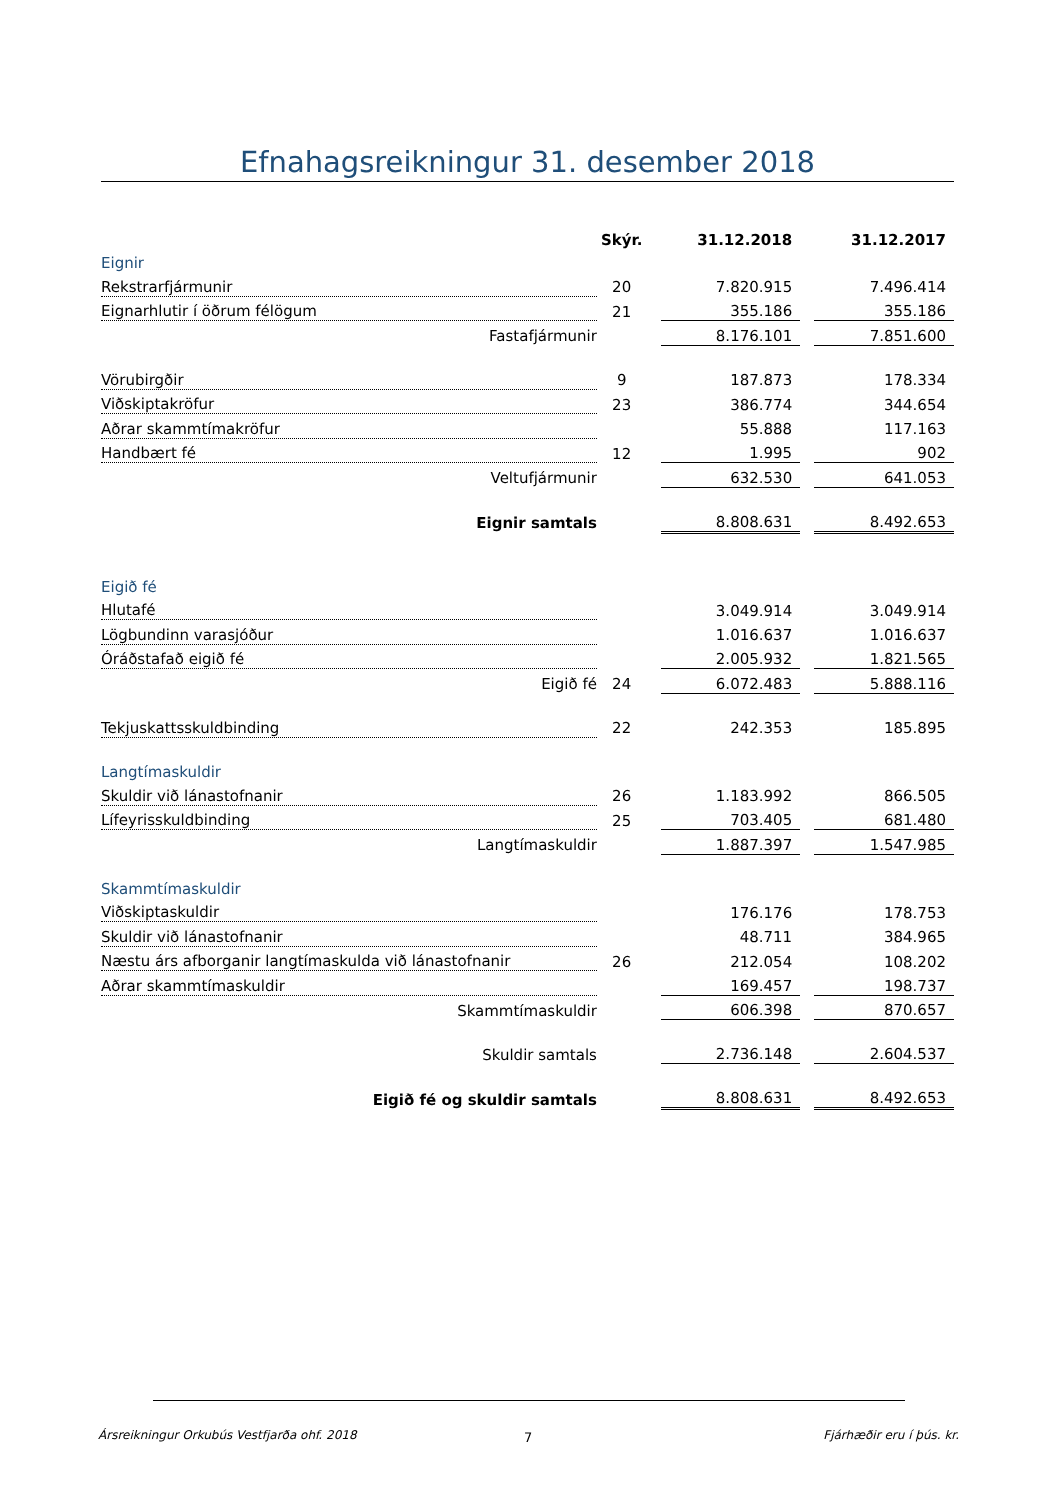Efnahagsreikningur 31. desember 2018
| | Skýr. | | 31.12.2018 | | 31.12.2017 |
| --- | --- | --- | --- | --- | --- |
| Eignir | | | | | |
| Rekstrarfjármunir | 20 | | 7.820.915 | | 7.496.414 |
| Eignarhlutir í öðrum félögum | 21 | | 355.186 | | 355.186 |
| Fastafjármunir | | | 8.176.101 | | 7.851.600 |
| Vörubirgðir | 9 | | 187.873 | | 178.334 |
| Viðskiptakröfur | 23 | | 386.774 | | 344.654 |
| Aðrar skammtímakröfur | | | 55.888 | | 117.163 |
| Handbært fé | 12 | | 1.995 | | 902 |
| Veltufjármunir | | | 632.530 | | 641.053 |
| Eignir samtals | | | 8.808.631 | | 8.492.653 |
| Eigið fé | | | | | |
| Hlutafé | | | 3.049.914 | | 3.049.914 |
| Lögbundinn varasjóður | | | 1.016.637 | | 1.016.637 |
| Óráðstafað eigið fé | | | 2.005.932 | | 1.821.565 |
| Eigið fé | 24 | | 6.072.483 | | 5.888.116 |
| Tekjuskattsskuldbinding | 22 | | 242.353 | | 185.895 |
| Langtímaskuldir | | | | | |
| Skuldir við lánastofnanir | 26 | | 1.183.992 | | 866.505 |
| Lífeyrisskuldbinding | 25 | | 703.405 | | 681.480 |
| Langtímaskuldir | | | 1.887.397 | | 1.547.985 |
| Skammtímaskuldir | | | | | |
| Viðskiptaskuldir | | | 176.176 | | 178.753 |
| Skuldir við lánastofnanir | | | 48.711 | | 384.965 |
| Næstu árs afborganir langtímaskulda við lánastofnanir | 26 | | 212.054 | | 108.202 |
| Aðrar skammtímaskuldir | | | 169.457 | | 198.737 |
| Skammtímaskuldir | | | 606.398 | | 870.657 |
| Skuldir samtals | | | 2.736.148 | | 2.604.537 |
| Eigið fé og skuldir samtals | | | 8.808.631 | | 8.492.653 |
Ársreikningur Orkubús Vestfjarða ohf. 2018
7 Fjárhæðir eru í þús. kr.